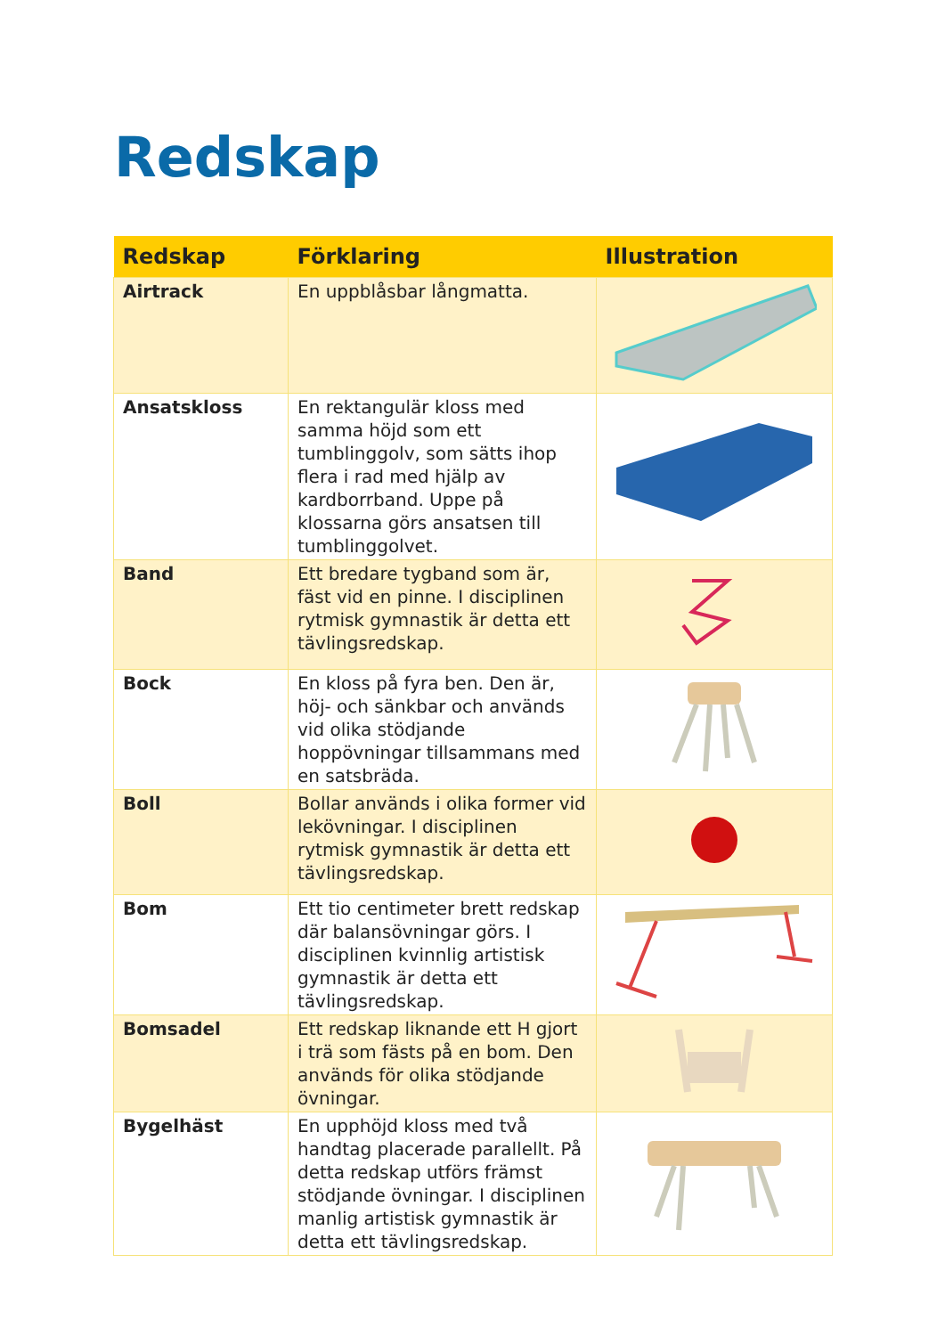Redskap
| Redskap | Förklaring | Illustration |
| --- | --- | --- |
| Airtrack | En uppblåsbar långmatta. | |
| Ansatskloss | En rektangulär kloss med samma höjd som ett tumblinggolv, som sätts ihop flera i rad med hjälp av kardborrband. Uppe på klossarna görs ansatsen till tumblinggolvet. | |
| Band | Ett bredare tygband som är, fäst vid en pinne. I disciplinen rytmisk gymnastik är detta ett tävlingsredskap. | |
| Bock | En kloss på fyra ben. Den är, höj- och sänkbar och används vid olika stödjande hoppövningar tillsammans med en satsbräda. | |
| Boll | Bollar används i olika former vid lekövningar. I disciplinen rytmisk gymnastik är detta ett tävlingsredskap. | |
| Bom | Ett tio centimeter brett redskap där balansövningar görs. I disciplinen kvinnlig artistisk gymnastik är detta ett tävlingsredskap. | |
| Bomsadel | Ett redskap liknande ett H gjort i trä som fästs på en bom. Den används för olika stödjande övningar. | |
| Bygelhäst | En upphöjd kloss med två handtag placerade parallellt. På detta redskap utförs främst stödjande övningar. I disciplinen manlig artistisk gymnastik är detta ett tävlingsredskap. | |